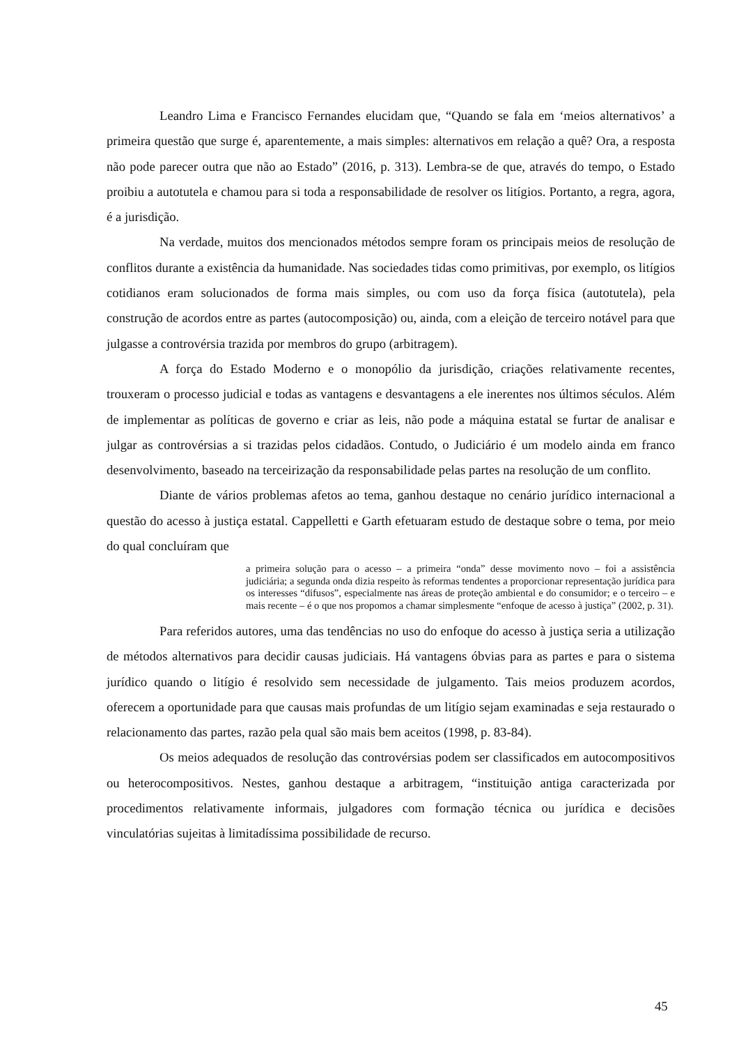Leandro Lima e Francisco Fernandes elucidam que, “Quando se fala em ‘meios alternativos’ a primeira questão que surge é, aparentemente, a mais simples: alternativos em relação a quê? Ora, a resposta não pode parecer outra que não ao Estado” (2016, p. 313). Lembra-se de que, através do tempo, o Estado proibiu a autotutela e chamou para si toda a responsabilidade de resolver os litígios. Portanto, a regra, agora, é a jurisdição.
Na verdade, muitos dos mencionados métodos sempre foram os principais meios de resolução de conflitos durante a existência da humanidade. Nas sociedades tidas como primitivas, por exemplo, os litígios cotidianos eram solucionados de forma mais simples, ou com uso da força física (autotutela), pela construção de acordos entre as partes (autocomposição) ou, ainda, com a eleição de terceiro notável para que julgasse a controvérsia trazida por membros do grupo (arbitragem).
A força do Estado Moderno e o monopólio da jurisdição, criações relativamente recentes, trouxeram o processo judicial e todas as vantagens e desvantagens a ele inerentes nos últimos séculos. Além de implementar as políticas de governo e criar as leis, não pode a máquina estatal se furtar de analisar e julgar as controvérsias a si trazidas pelos cidadãos. Contudo, o Judiciário é um modelo ainda em franco desenvolvimento, baseado na terceirização da responsabilidade pelas partes na resolução de um conflito.
Diante de vários problemas afetos ao tema, ganhou destaque no cenário jurídico internacional a questão do acesso à justiça estatal. Cappelletti e Garth efetuaram estudo de destaque sobre o tema, por meio do qual concluíram que
a primeira solução para o acesso – a primeira “onda” desse movimento novo – foi a assistência judiciária; a segunda onda dizia respeito às reformas tendentes a proporcionar representação jurídica para os interesses “difusos”, especialmente nas áreas de proteção ambiental e do consumidor; e o terceiro – e mais recente – é o que nos propomos a chamar simplesmente “enfoque de acesso à justiça” (2002, p. 31).
Para referidos autores, uma das tendências no uso do enfoque do acesso à justiça seria a utilização de métodos alternativos para decidir causas judiciais. Há vantagens óbvias para as partes e para o sistema jurídico quando o litígio é resolvido sem necessidade de julgamento. Tais meios produzem acordos, oferecem a oportunidade para que causas mais profundas de um litígio sejam examinadas e seja restaurado o relacionamento das partes, razão pela qual são mais bem aceitos (1998, p. 83-84).
Os meios adequados de resolução das controvérsias podem ser classificados em autocompositivos ou heterocompositivos. Nestes, ganhou destaque a arbitragem, “instituição antiga caracterizada por procedimentos relativamente informais, julgadores com formação técnica ou jurídica e decisões vinculatórias sujeitas à limitadíssima possibilidade de recurso.
45